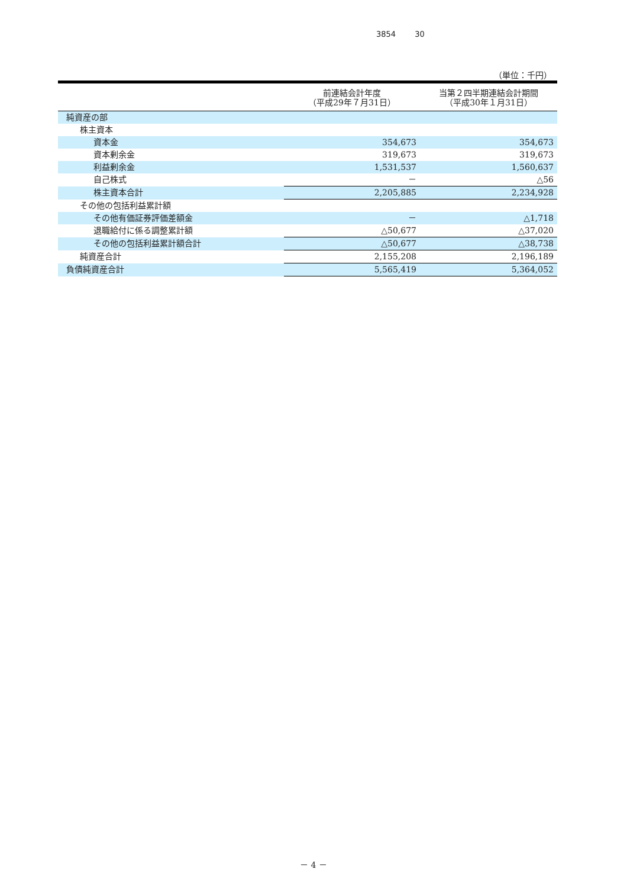3854 30
（単位：千円）
| | 前連結会計年度 （平成29年７月31日） | 当第２四半期連結会計期間 （平成30年１月31日） |
| --- | --- | --- |
| 純資産の部 | | |
| 株主資本 | | |
| 資本金 | 354,673 | 354,673 |
| 資本剰余金 | 319,673 | 319,673 |
| 利益剰余金 | 1,531,537 | 1,560,637 |
| 自己株式 | － | △56 |
| 株主資本合計 | 2,205,885 | 2,234,928 |
| その他の包括利益累計額 | | |
| その他有価証券評価差額金 | － | △1,718 |
| 退職給付に係る調整累計額 | △50,677 | △37,020 |
| その他の包括利益累計額合計 | △50,677 | △38,738 |
| 純資産合計 | 2,155,208 | 2,196,189 |
| 負債純資産合計 | 5,565,419 | 5,364,052 |
－ 4 －